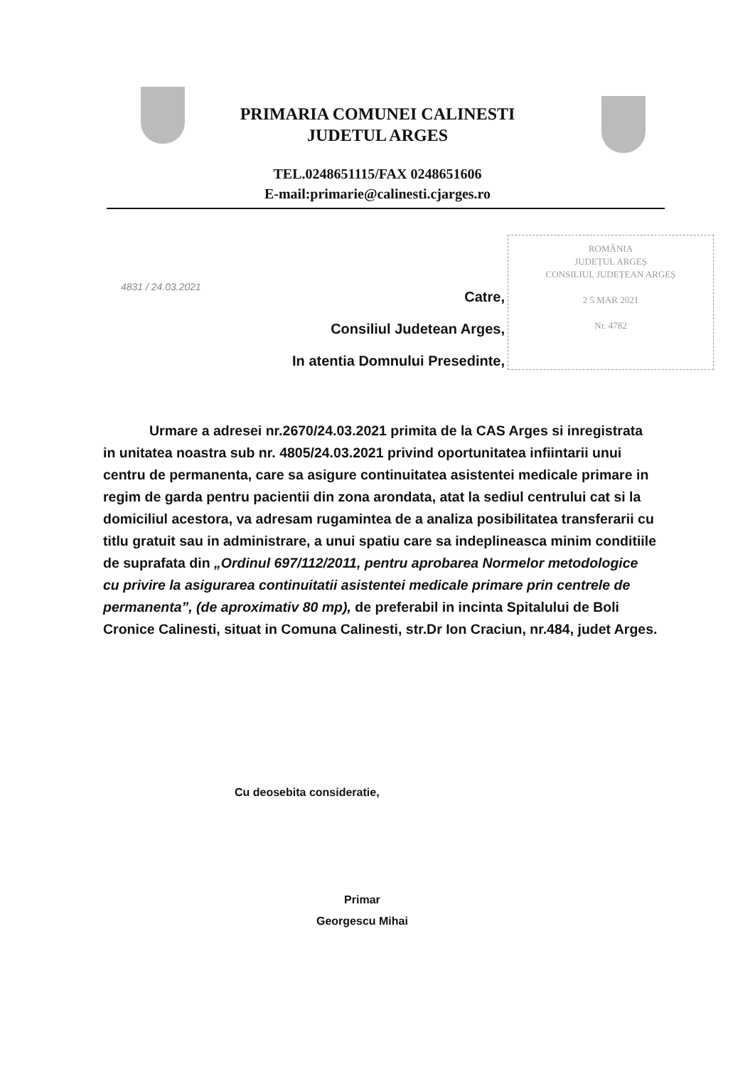PRIMARIA COMUNEI CALINESTI
JUDETUL ARGES
TEL.0248651115/FAX 0248651606
E-mail:primarie@calinesti.cjarges.ro
4831 / 24.03.2021
Catre,
Consiliul Judetean Arges,
In atentia Domnului Presedinte,
ROMÂNIA
JUDEȚUL ARGEȘ
CONSILIUL JUDEȚEAN ARGEȘ
2 5 MAR 2021
Nr. 4782
Urmare a adresei nr.2670/24.03.2021 primita de la CAS Arges si inregistrata in unitatea noastra sub nr. 4805/24.03.2021 privind oportunitatea infiintarii unui centru de permanenta, care sa asigure continuitatea asistentei medicale primare in regim de garda pentru pacientii din zona arondata, atat la sediul centrului cat si la domiciliul acestora, va adresam rugamintea de a analiza posibilitatea transferarii cu titlu gratuit sau in administrare, a unui spatiu care sa indeplineasca minim conditiile de suprafata din „Ordinul 697/112/2011, pentru aprobarea Normelor metodologice cu privire la asigurarea continuitatii asistentei medicale primare prin centrele de permanenta”, (de aproximativ 80 mp), de preferabil in incinta Spitalului de Boli Cronice Calinesti, situat in Comuna Calinesti, str.Dr Ion Craciun, nr.484, judet Arges.
Cu deosebita consideratie,
Primar
Georgescu Mihai